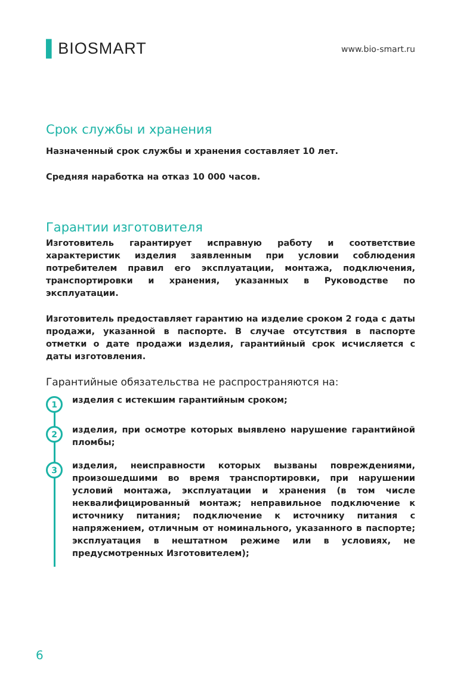▌BIOSMART
www.bio-smart.ru
Срок службы и хранения
Назначенный срок службы и хранения составляет 10 лет.
Средняя наработка на отказ 10 000 часов.
Гарантии изготовителя
Изготовитель гарантирует исправную работу и соответствие характеристик изделия заявленным при условии соблюдения потребителем правил его эксплуатации, монтажа, подключения, транспортировки и хранения, указанных в Руководстве по эксплуатации.
Изготовитель предоставляет гарантию на изделие сроком 2 года с даты продажи, указанной в паспорте. В случае отсутствия в паспорте отметки о дате продажи изделия, гарантийный срок исчисляется с даты изготовления.
Гарантийные обязательства не распространяются на:
1
изделия с истекшим гарантийным сроком;
2
изделия, при осмотре которых выявлено нарушение гарантийной пломбы;
3
изделия, неисправности которых вызваны повреждениями, произошедшими во время транспортировки, при нарушении условий монтажа, эксплуатации и хранения (в том числе неквалифицированный монтаж; неправильное подключение к источнику питания; подключение к источнику питания с напряжением, отличным от номинального, указанного в паспорте; эксплуатация в нештатном режиме или в условиях, не предусмотренных Изготовителем);
6